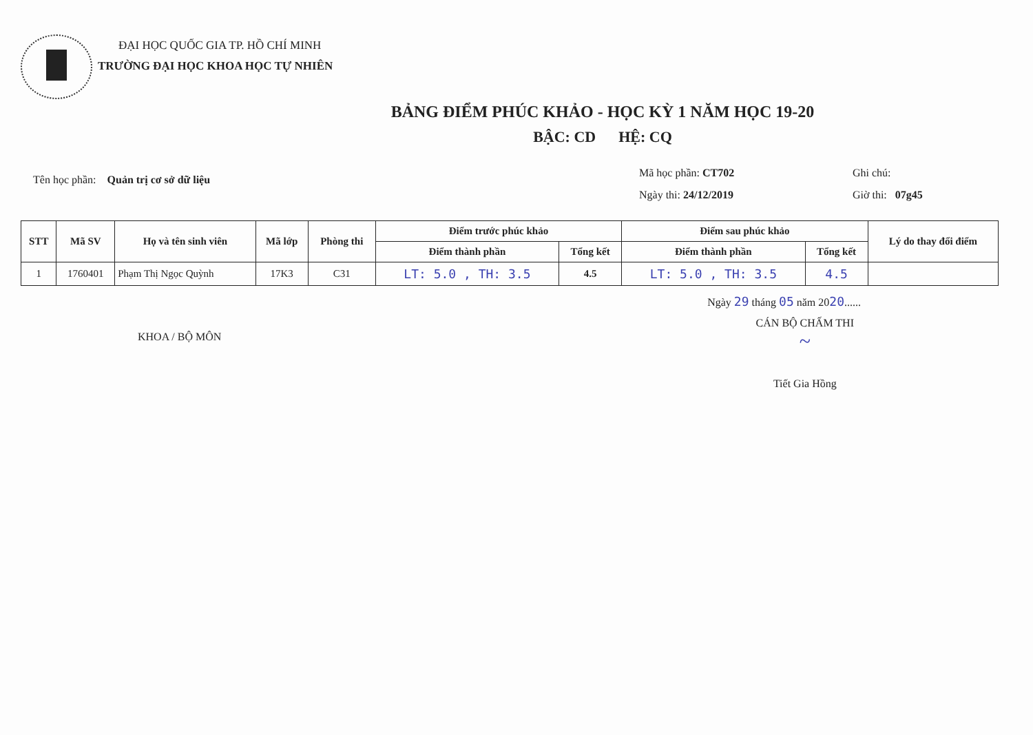ĐẠI HỌC QUỐC GIA TP. HỒ CHÍ MINH
TRƯỜNG ĐẠI HỌC KHOA HỌC TỰ NHIÊN
BẢNG ĐIỂM PHÚC KHẢO - HỌC KỲ 1 NĂM HỌC 19-20
BẬC: CD HỆ: CQ
Tên học phần: Quản trị cơ sở dữ liệu
Mã học phần: CT702
Ngày thi: 24/12/2019
Ghi chú:
Giờ thi: 07g45
| STT | Mã SV | Họ và tên sinh viên | Mã lớp | Phòng thi | Điểm trước phúc khảo | | Điểm sau phúc khảo | | Lý do thay đổi điểm |
| --- | --- | --- | --- | --- | --- | --- | --- | --- | --- |
| | | | | | Điểm thành phần | Tổng kết | Điểm thành phần | Tổng kết | |
| 1 | 1760401 | Phạm Thị Ngọc Quỳnh | 17K3 | C31 | LT: 5.0 , TH: 3.5 | 4.5 | LT: 5.0 , TH: 3.5 | 4.5 | |
Ngày 29 tháng 05 năm 2020......
KHOA / BỘ MÔN
CÁN BỘ CHẤM THI
~
Tiết Gia Hồng